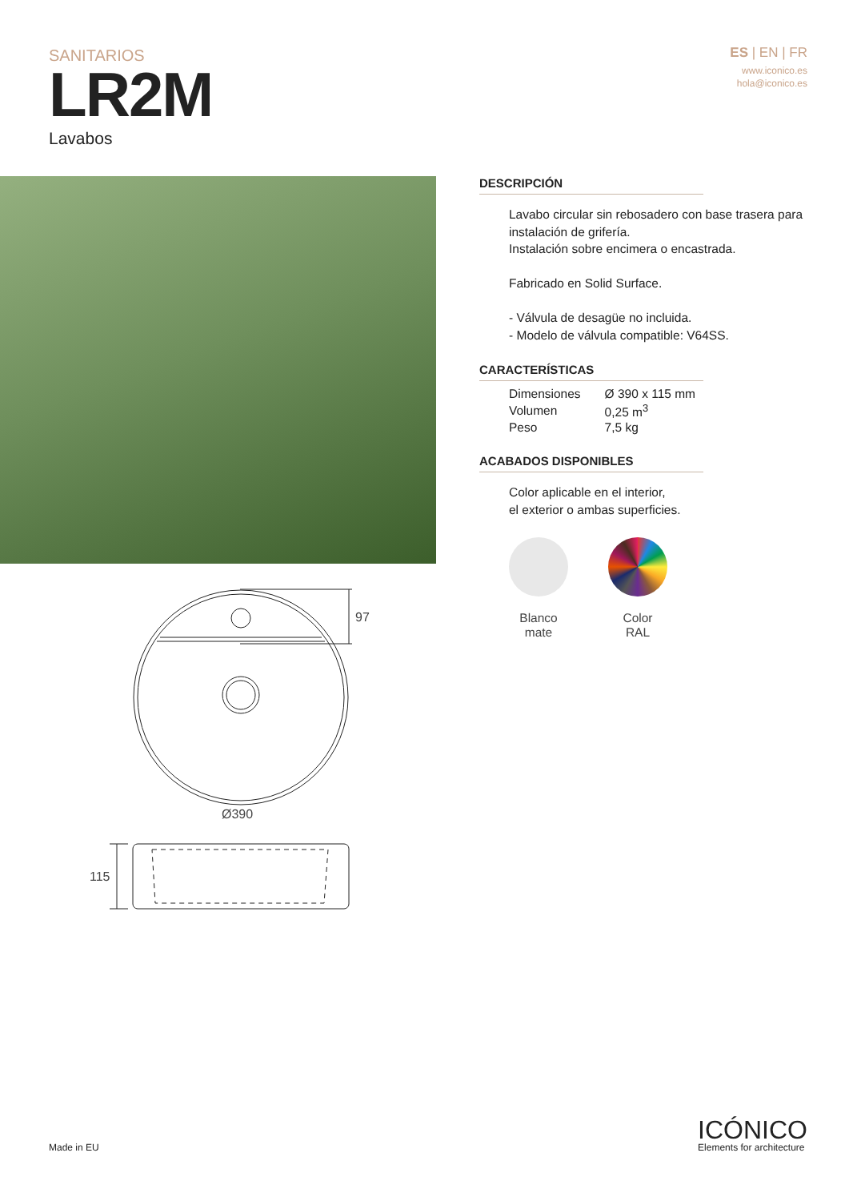SANITARIOS
LR2M
Lavabos
ES | EN | FR
www.iconico.es
hola@iconico.es
97
Ø390
115
DESCRIPCIÓN
Lavabo circular sin rebosadero con base trasera para instalación de grifería.
Instalación sobre encimera o encastrada.
Fabricado en Solid Surface.
- Válvula de desagüe no incluida.
- Modelo de válvula compatible: V64SS.
CARACTERÍSTICAS
| Dimensiones | Ø 390 x 115 mm |
| Volumen | 0,25 m<sup>3</sup> |
| Peso | 7,5 kg |
ACABADOS DISPONIBLES
Color aplicable en el interior,
el exterior o ambas superficies.
Blanco
mate
Color
RAL
Made in EU
ICÓNICO
Elements for architecture